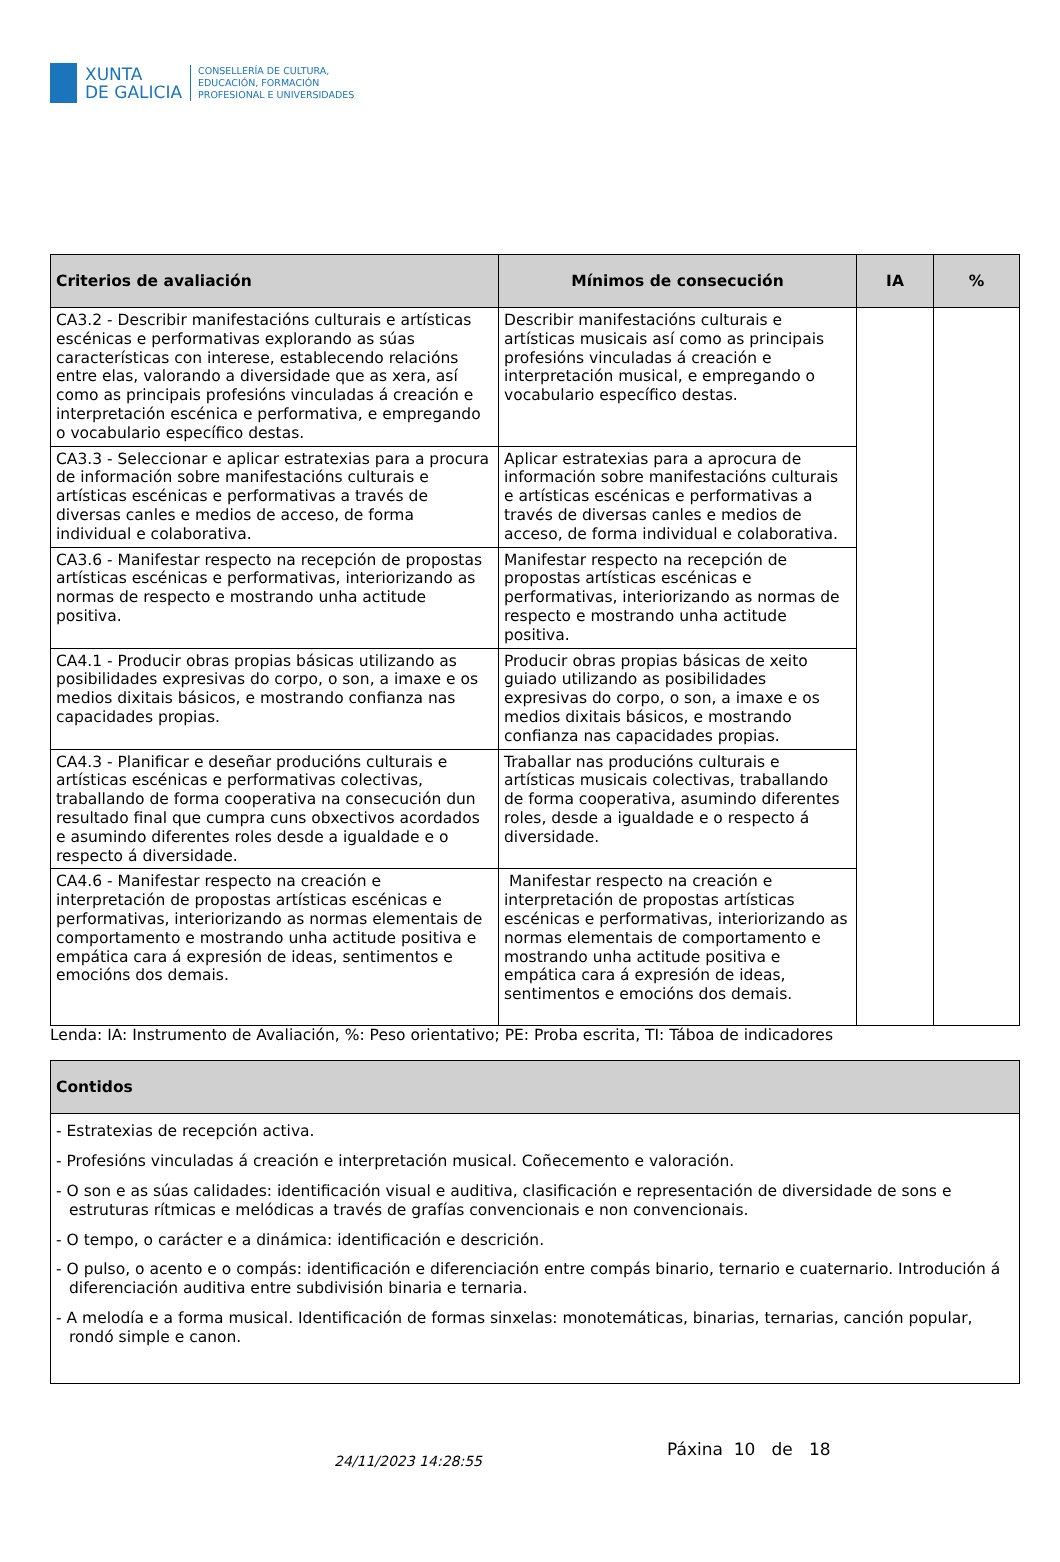XUNTA
DE GALICIA
CONSELLERÍA DE CULTURA,
EDUCACIÓN, FORMACIÓN
PROFESIONAL E UNIVERSIDADES
| Criterios de avaliación | Mínimos de consecución | IA | % |
| --- | --- | --- | --- |
| CA3.2 - Describir manifestacións culturais e artísticas escénicas e performativas explorando as súas características con interese, establecendo relacións entre elas, valorando a diversidade que as xera, así como as principais profesións vinculadas á creación e interpretación escénica e performativa, e empregando o vocabulario específico destas. | Describir manifestacións culturais e artísticas musicais así como as principais profesións vinculadas á creación e interpretación musical, e empregando o vocabulario específico destas. | | |
| CA3.3 - Seleccionar e aplicar estratexias para a procura de información sobre manifestacións culturais e artísticas escénicas e performativas a través de diversas canles e medios de acceso, de forma individual e colaborativa. | Aplicar estratexias para a aprocura de información sobre manifestacións culturais e artísticas escénicas e performativas a través de diversas canles e medios de acceso, de forma individual e colaborativa. | | |
| CA3.6 - Manifestar respecto na recepción de propostas artísticas escénicas e performativas, interiorizando as normas de respecto e mostrando unha actitude positiva. | Manifestar respecto na recepción de propostas artísticas escénicas e performativas, interiorizando as normas de respecto e mostrando unha actitude positiva. | | |
| CA4.1 - Producir obras propias básicas utilizando as posibilidades expresivas do corpo, o son, a imaxe e os medios dixitais básicos, e mostrando confianza nas capacidades propias. | Producir obras propias básicas de xeito guiado utilizando as posibilidades expresivas do corpo, o son, a imaxe e os medios dixitais básicos, e mostrando confianza nas capacidades propias. | | |
| CA4.3 - Planificar e deseñar producións culturais e artísticas escénicas e performativas colectivas, traballando de forma cooperativa na consecución dun resultado final que cumpra cuns obxectivos acordados e asumindo diferentes roles desde a igualdade e o respecto á diversidade. | Traballar nas producións culturais e artísticas musicais colectivas, traballando de forma cooperativa, asumindo diferentes roles, desde a igualdade e o respecto á diversidade. | | |
| CA4.6 - Manifestar respecto na creación e interpretación de propostas artísticas escénicas e performativas, interiorizando as normas elementais de comportamento e mostrando unha actitude positiva e empática cara á expresión de ideas, sentimentos e emocións dos demais. | Manifestar respecto na creación e interpretación de propostas artísticas escénicas e performativas, interiorizando as normas elementais de comportamento e mostrando unha actitude positiva e empática cara á expresión de ideas, sentimentos e emocións dos demais. | | |
Lenda: IA: Instrumento de Avaliación, %: Peso orientativo; PE: Proba escrita, TI: Táboa de indicadores
| Contidos |
| --- |
| - Estratexias de recepción activa. - Profesións vinculadas á creación e interpretación musical. Coñecemento e valoración. - O son e as súas calidades: identificación visual e auditiva, clasificación e representación de diversidade de sons e estruturas rítmicas e melódicas a través de grafías convencionais e non convencionais. - O tempo, o carácter e a dinámica: identificación e descrición. - O pulso, o acento e o compás: identificación e diferenciación entre compás binario, ternario e cuaternario. Introdución á diferenciación auditiva entre subdivisión binaria e ternaria. - A melodía e a forma musical. Identificación de formas sinxelas: monotemáticas, binarias, ternarias, canción popular, rondó simple e canon. |
24/11/2023 14:28:55
Páxina 10 de 18